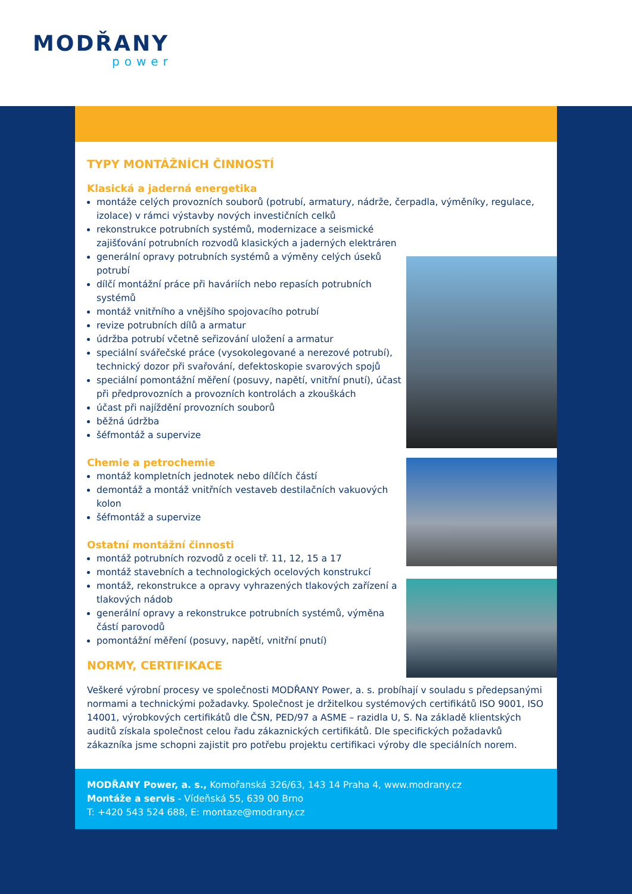MODŘANY
power
TYPY MONTÁŽNÍCH ČINNOSTÍ
Klasická a jaderná energetika
montáže celých provozních souborů (potrubí, armatury, nádrže, čerpadla, výměníky, regulace, izolace) v rámci výstavby nových investičních celků
rekonstrukce potrubních systémů, modernizace a seismické zajišťování potrubních rozvodů klasických a jaderných elektráren
generální opravy potrubních systémů a výměny celých úseků potrubí
dílčí montážní práce při haváriích nebo repasích potrubních systémů
montáž vnitřního a vnějšího spojovacího potrubí
revize potrubních dílů a armatur
údržba potrubí včetně seřizování uložení a armatur
speciální svářečské práce (vysokolegované a nerezové potrubí), technický dozor při svařování, defektoskopie svarových spojů
speciální pomontážní měření (posuvy, napětí, vnitřní pnutí), účast při předprovozních a provozních kontrolách a zkouškách
účast při najíždění provozních souborů
běžná údržba
šéfmontáž a supervize
Chemie a petrochemie
montáž kompletních jednotek nebo dílčích částí
demontáž a montáž vnitřních vestaveb destilačních vakuových kolon
šéfmontáž a supervize
Ostatní montážní činnosti
montáž potrubních rozvodů z oceli tř. 11, 12, 15 a 17
montáž stavebních a technologických ocelových konstrukcí
montáž, rekonstrukce a opravy vyhrazených tlakových zařízení a tlakových nádob
generální opravy a rekonstrukce potrubních systémů, výměna částí parovodů
pomontážní měření (posuvy, napětí, vnitřní pnutí)
NORMY, CERTIFIKACE
Veškeré výrobní procesy ve společnosti MODŘANY Power, a. s. probíhají v souladu s předepsanými normami a technickými požadavky. Společnost je držitelkou systémových certifikátů ISO 9001, ISO 14001, výrobkových certifikátů dle ČSN, PED/97 a ASME – razidla U, S. Na základě klientských auditů získala společnost celou řadu zákaznických certifikátů. Dle specifických požadavků zákazníka jsme schopni zajistit pro potřebu projektu certifikaci výroby dle speciálních norem.
MODŘANY Power, a. s., Komořanská 326/63, 143 14 Praha 4, www.modrany.cz
Montáže a servis - Vídeňská 55, 639 00 Brno
T: +420 543 524 688, E: montaze@modrany.cz